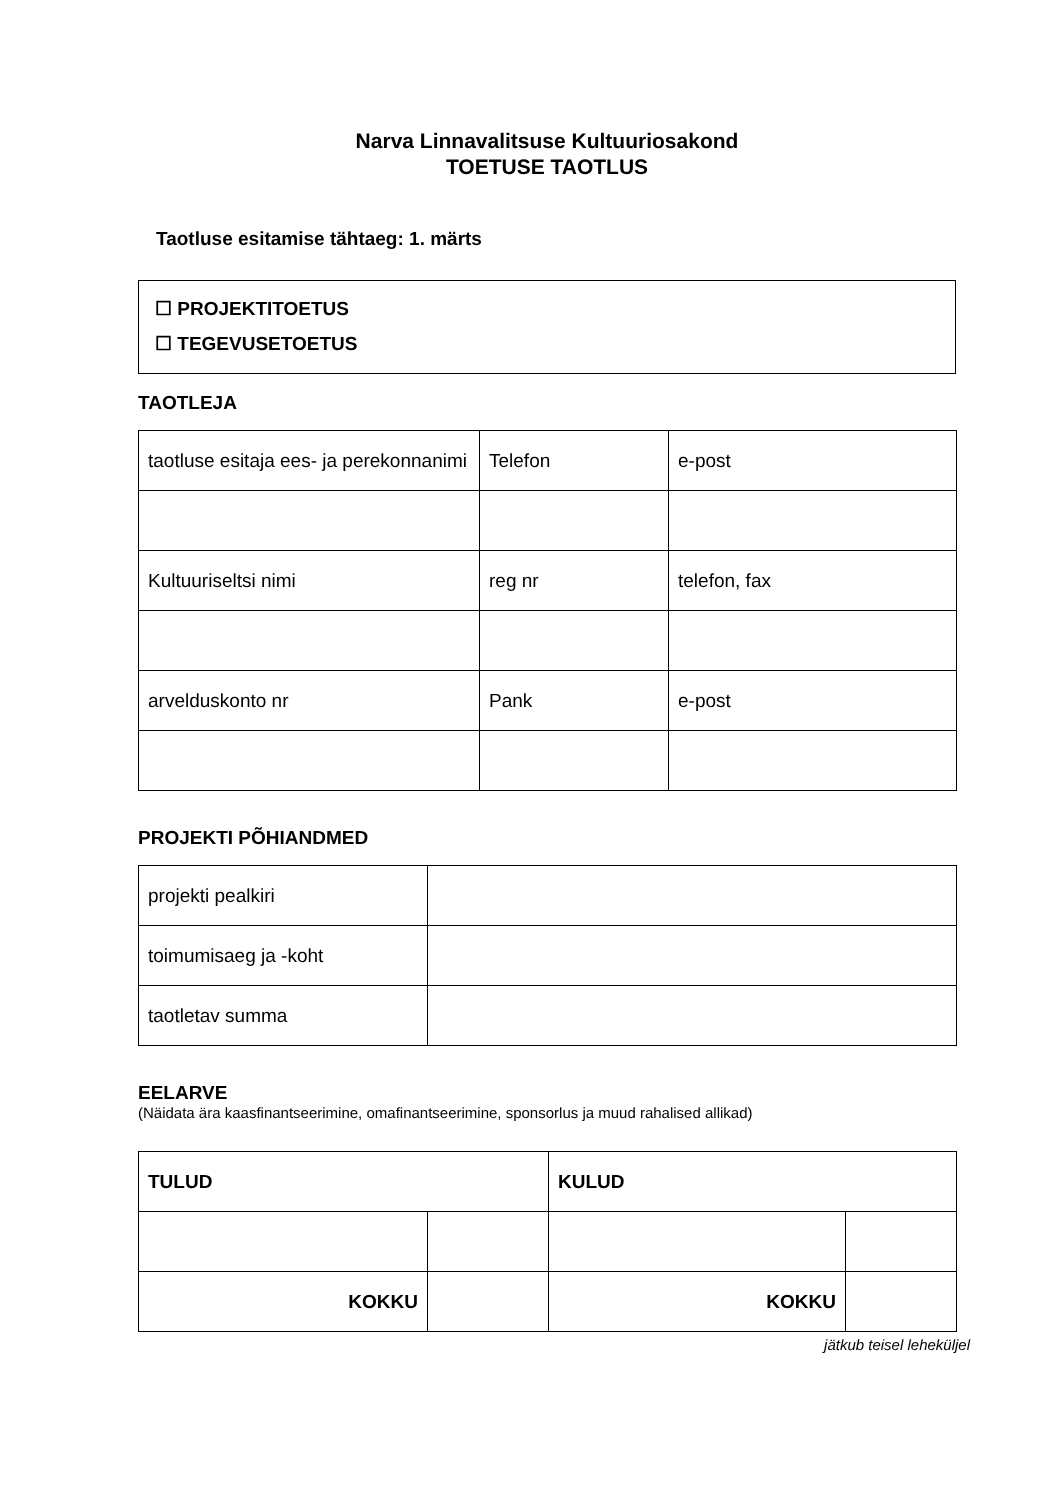Narva Linnavalitsuse Kultuuriosakond
TOETUSE TAOTLUS
Taotluse esitamise tähtaeg: 1. märts
☐ PROJEKTITOETUS
☐ TEGEVUSETOETUS
TAOTLEJA
| taotluse esitaja ees- ja perekonnanimi | Telefon | e-post |
| Kultuuriseltsi nimi | reg nr | telefon, fax |
| arvelduskonto nr | Pank | e-post |
PROJEKTI PÕHIANDMED
| projekti pealkiri | |
| toimumisaeg ja -koht | |
| taotletav summa | |
EELARVE
(Näidata ära kaasfinantseerimine, omafinantseerimine, sponsorlus ja muud rahalised allikad)
| TULUD | | KULUD | |
| KOKKU | | KOKKU | |
jätkub teisel leheküljel